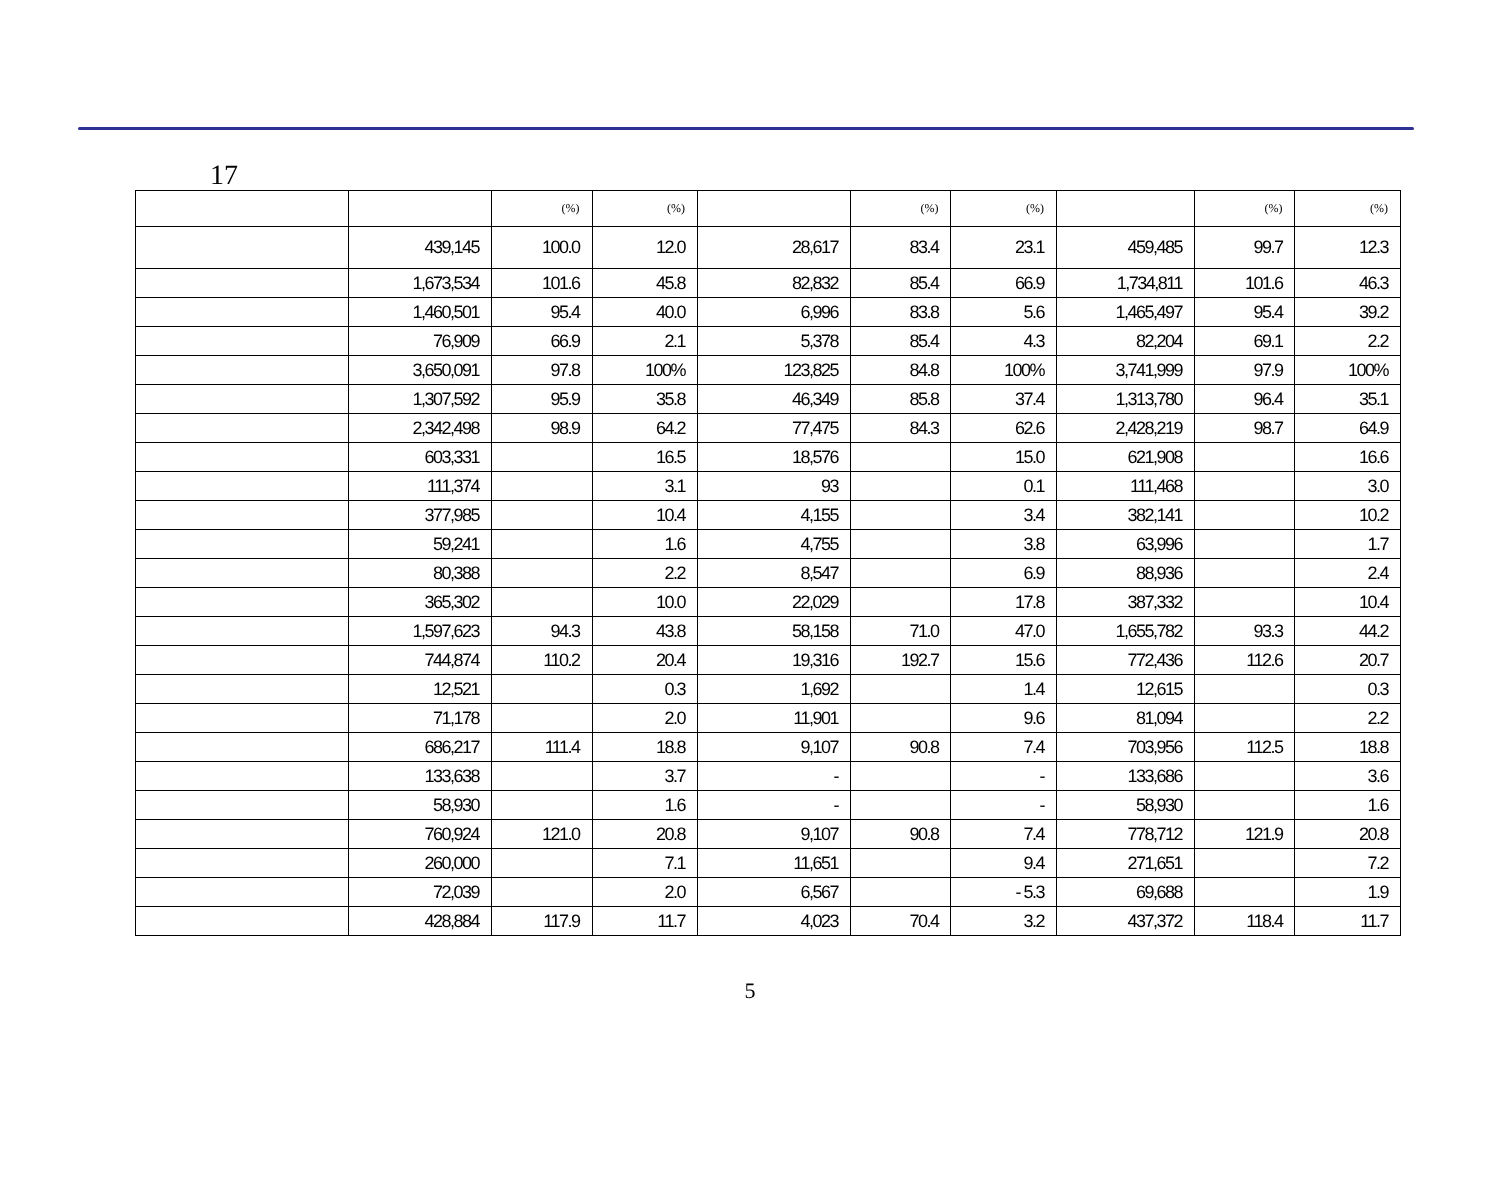17
| | | (%) | (%) | | (%) | (%) | | (%) | (%) |
| | 439,145 | 100.0 | 12.0 | 28,617 | 83.4 | 23.1 | 459,485 | 99.7 | 12.3 |
| | 1,673,534 | 101.6 | 45.8 | 82,832 | 85.4 | 66.9 | 1,734,811 | 101.6 | 46.3 |
| | 1,460,501 | 95.4 | 40.0 | 6,996 | 83.8 | 5.6 | 1,465,497 | 95.4 | 39.2 |
| | 76,909 | 66.9 | 2.1 | 5,378 | 85.4 | 4.3 | 82,204 | 69.1 | 2.2 |
| | 3,650,091 | 97.8 | 100% | 123,825 | 84.8 | 100% | 3,741,999 | 97.9 | 100% |
| | 1,307,592 | 95.9 | 35.8 | 46,349 | 85.8 | 37.4 | 1,313,780 | 96.4 | 35.1 |
| | 2,342,498 | 98.9 | 64.2 | 77,475 | 84.3 | 62.6 | 2,428,219 | 98.7 | 64.9 |
| | 603,331 | | 16.5 | 18,576 | | 15.0 | 621,908 | | 16.6 |
| | 111,374 | | 3.1 | 93 | | 0.1 | 111,468 | | 3.0 |
| | 377,985 | | 10.4 | 4,155 | | 3.4 | 382,141 | | 10.2 |
| | 59,241 | | 1.6 | 4,755 | | 3.8 | 63,996 | | 1.7 |
| | 80,388 | | 2.2 | 8,547 | | 6.9 | 88,936 | | 2.4 |
| | 365,302 | | 10.0 | 22,029 | | 17.8 | 387,332 | | 10.4 |
| | 1,597,623 | 94.3 | 43.8 | 58,158 | 71.0 | 47.0 | 1,655,782 | 93.3 | 44.2 |
| | 744,874 | 110.2 | 20.4 | 19,316 | 192.7 | 15.6 | 772,436 | 112.6 | 20.7 |
| | 12,521 | | 0.3 | 1,692 | | 1.4 | 12,615 | | 0.3 |
| | 71,178 | | 2.0 | 11,901 | | 9.6 | 81,094 | | 2.2 |
| | 686,217 | 111.4 | 18.8 | 9,107 | 90.8 | 7.4 | 703,956 | 112.5 | 18.8 |
| | 133,638 | | 3.7 | - | | - | 133,686 | | 3.6 |
| | 58,930 | | 1.6 | - | | - | 58,930 | | 1.6 |
| | 760,924 | 121.0 | 20.8 | 9,107 | 90.8 | 7.4 | 778,712 | 121.9 | 20.8 |
| | 260,000 | | 7.1 | 11,651 | | 9.4 | 271,651 | | 7.2 |
| | 72,039 | | 2.0 | 6,567 | | - 5.3 | 69,688 | | 1.9 |
| | 428,884 | 117.9 | 11.7 | 4,023 | 70.4 | 3.2 | 437,372 | 118.4 | 11.7 |
5